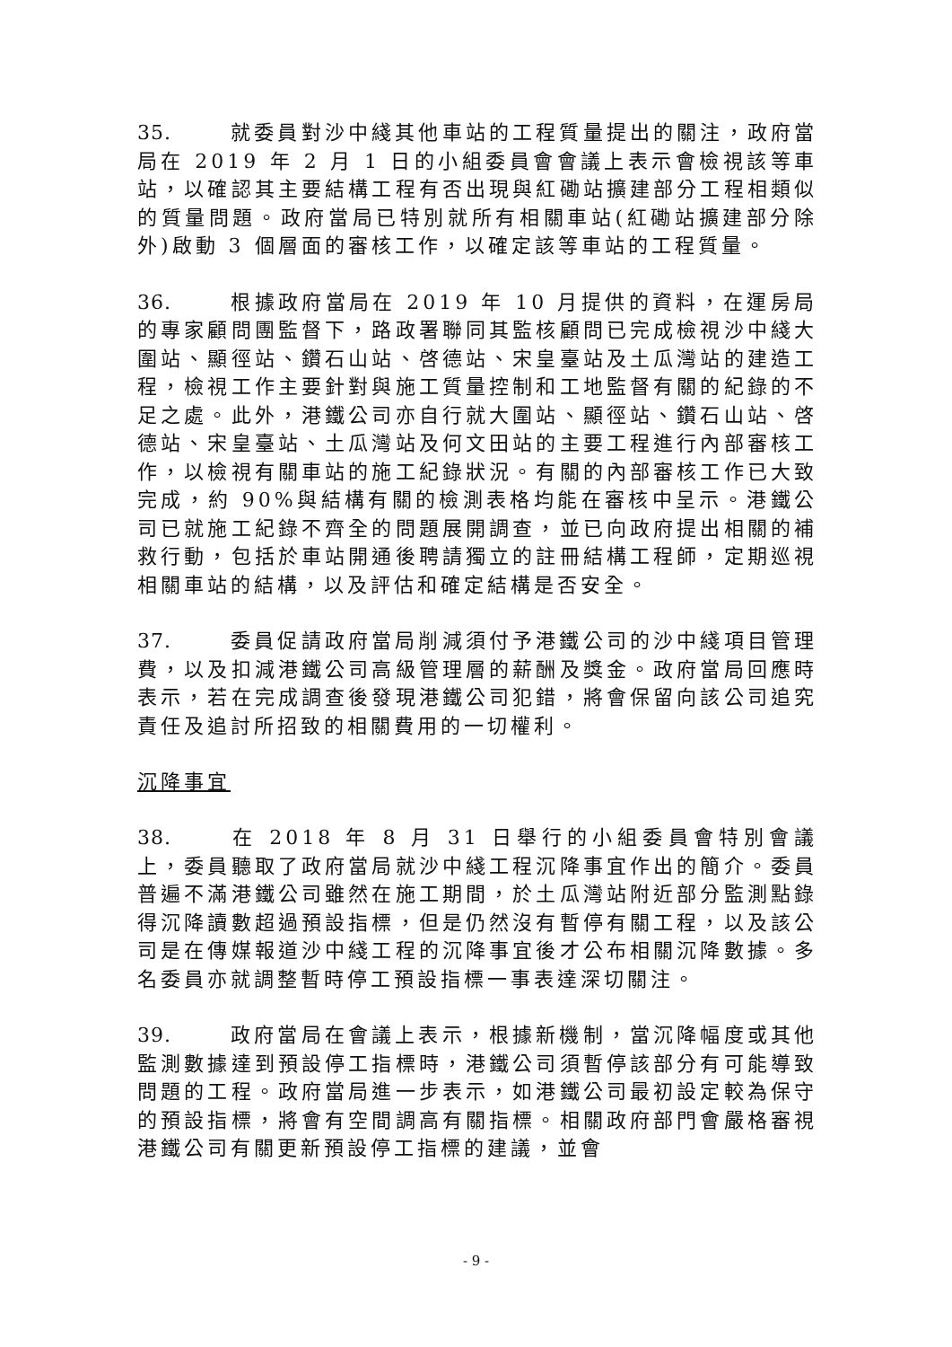35. 就委員對沙中綫其他車站的工程質量提出的關注，政府當局在 2019 年 2 月 1 日的小組委員會會議上表示會檢視該等車站，以確認其主要結構工程有否出現與紅磡站擴建部分工程相類似的質量問題。政府當局已特別就所有相關車站(紅磡站擴建部分除外)啟動 3 個層面的審核工作，以確定該等車站的工程質量。
36. 根據政府當局在 2019 年 10 月提供的資料，在運房局的專家顧問團監督下，路政署聯同其監核顧問已完成檢視沙中綫大圍站、顯徑站、鑽石山站、啓德站、宋皇臺站及土瓜灣站的建造工程，檢視工作主要針對與施工質量控制和工地監督有關的紀錄的不足之處。此外，港鐵公司亦自行就大圍站、顯徑站、鑽石山站、啓德站、宋皇臺站、土瓜灣站及何文田站的主要工程進行內部審核工作，以檢視有關車站的施工紀錄狀況。有關的內部審核工作已大致完成，約 90%與結構有關的檢測表格均能在審核中呈示。港鐵公司已就施工紀錄不齊全的問題展開調查，並已向政府提出相關的補救行動，包括於車站開通後聘請獨立的註冊結構工程師，定期巡視相關車站的結構，以及評估和確定結構是否安全。
37. 委員促請政府當局削減須付予港鐵公司的沙中綫項目管理費，以及扣減港鐵公司高級管理層的薪酬及獎金。政府當局回應時表示，若在完成調查後發現港鐵公司犯錯，將會保留向該公司追究責任及追討所招致的相關費用的一切權利。
沉降事宜
38. 在 2018 年 8 月 31 日舉行的小組委員會特別會議上，委員聽取了政府當局就沙中綫工程沉降事宜作出的簡介。委員普遍不滿港鐵公司雖然在施工期間，於土瓜灣站附近部分監測點錄得沉降讀數超過預設指標，但是仍然沒有暫停有關工程，以及該公司是在傳媒報道沙中綫工程的沉降事宜後才公布相關沉降數據。多名委員亦就調整暫時停工預設指標一事表達深切關注。
39. 政府當局在會議上表示，根據新機制，當沉降幅度或其他監測數據達到預設停工指標時，港鐵公司須暫停該部分有可能導致問題的工程。政府當局進一步表示，如港鐵公司最初設定較為保守的預設指標，將會有空間調高有關指標。相關政府部門會嚴格審視港鐵公司有關更新預設停工指標的建議，並會
- 9 -